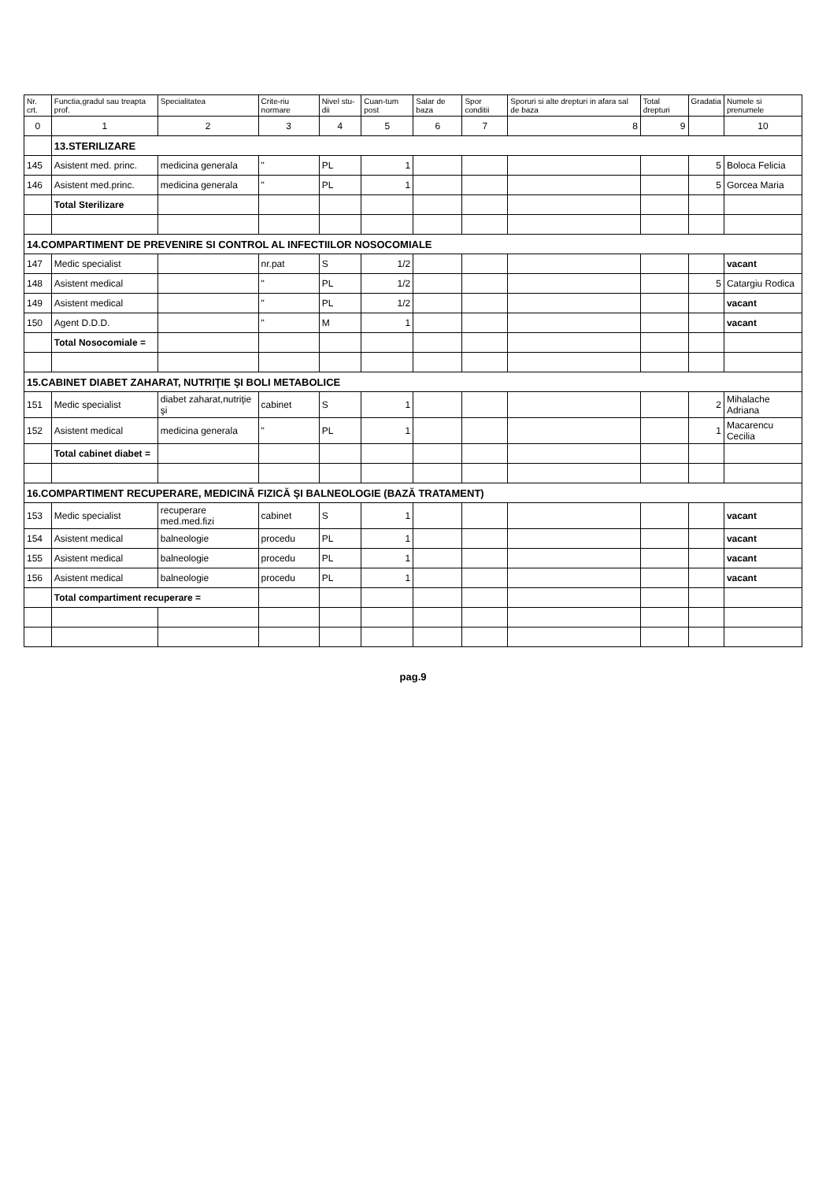| Nr. crt. | Functia,gradul sau treapta prof. | Specialitatea | Crite-riu normare | Nivel stu-dii | Cuan-tum post | Salar de baza | Spor conditii | Sporuri si alte drepturi in afara sal de baza | Total drepturi | Gradatia | Numele si prenumele |
| --- | --- | --- | --- | --- | --- | --- | --- | --- | --- | --- | --- |
| 0 | 1 | 2 | 3 | 4 | 5 | 6 | 7 | 8 | 9 | | 10 |
| | 13.STERILIZARE | | | | | | | | | | |
| 145 | Asistent med. princ. | medicina generala | " | PL | 1 | | | | | 5 | Boloca Felicia |
| 146 | Asistent med.princ. | medicina generala | " | PL | 1 | | | | | 5 | Gorcea Maria |
| | Total Sterilizare | | | | | | | | | | |
| 14.COMPARTIMENT DE PREVENIRE SI CONTROL AL INFECTIILOR NOSOCOMIALE | | | | | | | | | | | |
| 147 | Medic specialist | | nr.pat | S | 1/2 | | | | | | vacant |
| 148 | Asistent medical | | " | PL | 1/2 | | | | | 5 | Catargiu Rodica |
| 149 | Asistent medical | | " | PL | 1/2 | | | | | | vacant |
| 150 | Agent D.D.D. | | " | M | 1 | | | | | | vacant |
| | Total Nosocomiale = | | | | | | | | | | |
| 15.CABINET DIABET ZAHARAT, NUTRIŢIE ŞI BOLI METABOLICE | | | | | | | | | | | |
| 151 | Medic specialist | diabet zaharat,nutriţie şi | cabinet | S | 1 | | | | | 2 | Mihalache Adriana |
| 152 | Asistent medical | medicina generala | " | PL | 1 | | | | | 1 | Macarencu Cecilia |
| | Total cabinet diabet = | | | | | | | | | | |
| 16.COMPARTIMENT RECUPERARE, MEDICINĂ FIZICĂ ŞI BALNEOLOGIE (BAZĂ TRATAMENT) | | | | | | | | | | | |
| 153 | Medic specialist | recuperare med.med.fizi | cabinet | S | 1 | | | | | | vacant |
| 154 | Asistent medical | balneologie | procedu | PL | 1 | | | | | | vacant |
| 155 | Asistent medical | balneologie | procedu | PL | 1 | | | | | | vacant |
| 156 | Asistent medical | balneologie | procedu | PL | 1 | | | | | | vacant |
| | Total compartiment recuperare = | | | | | | | | | | |
pag.9